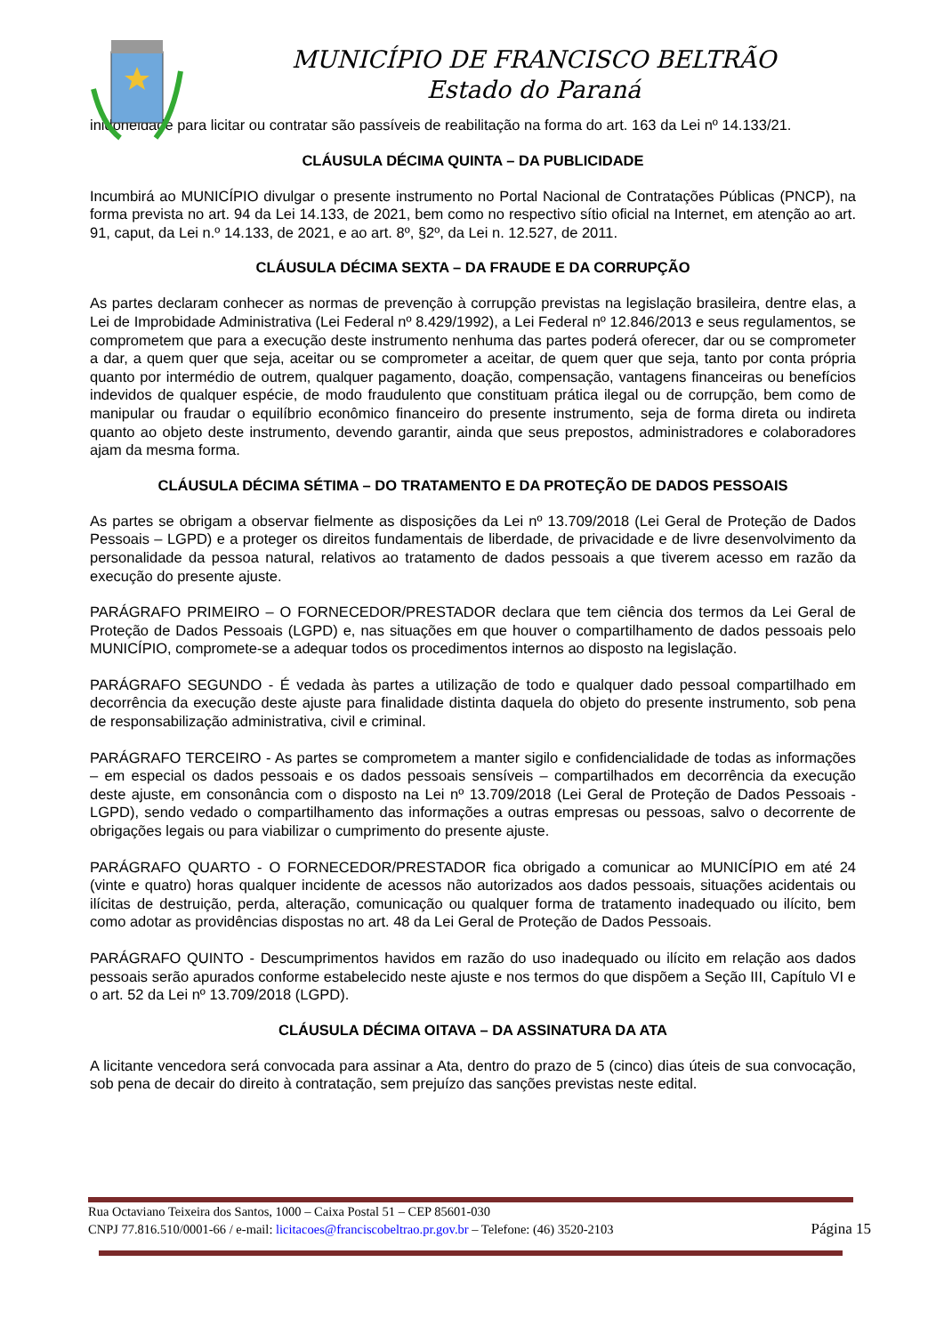MUNICÍPIO DE FRANCISCO BELTRÃO
Estado do Paraná
inidoneidade para licitar ou contratar são passíveis de reabilitação na forma do art. 163 da Lei nº 14.133/21.
CLÁUSULA DÉCIMA QUINTA – DA PUBLICIDADE
Incumbirá ao MUNICÍPIO divulgar o presente instrumento no Portal Nacional de Contratações Públicas (PNCP), na forma prevista no art. 94 da Lei 14.133, de 2021, bem como no respectivo sítio oficial na Internet, em atenção ao art. 91, caput, da Lei n.º 14.133, de 2021, e ao art. 8º, §2º, da Lei n. 12.527, de 2011.
CLÁUSULA DÉCIMA SEXTA – DA FRAUDE E DA CORRUPÇÃO
As partes declaram conhecer as normas de prevenção à corrupção previstas na legislação brasileira, dentre elas, a Lei de Improbidade Administrativa (Lei Federal nº 8.429/1992), a Lei Federal nº 12.846/2013 e seus regulamentos, se comprometem que para a execução deste instrumento nenhuma das partes poderá oferecer, dar ou se comprometer a dar, a quem quer que seja, aceitar ou se comprometer a aceitar, de quem quer que seja, tanto por conta própria quanto por intermédio de outrem, qualquer pagamento, doação, compensação, vantagens financeiras ou benefícios indevidos de qualquer espécie, de modo fraudulento que constituam prática ilegal ou de corrupção, bem como de manipular ou fraudar o equilíbrio econômico financeiro do presente instrumento, seja de forma direta ou indireta quanto ao objeto deste instrumento, devendo garantir, ainda que seus prepostos, administradores e colaboradores ajam da mesma forma.
CLÁUSULA DÉCIMA SÉTIMA – DO TRATAMENTO E DA PROTEÇÃO DE DADOS PESSOAIS
As partes se obrigam a observar fielmente as disposições da Lei nº 13.709/2018 (Lei Geral de Proteção de Dados Pessoais – LGPD) e a proteger os direitos fundamentais de liberdade, de privacidade e de livre desenvolvimento da personalidade da pessoa natural, relativos ao tratamento de dados pessoais a que tiverem acesso em razão da execução do presente ajuste.
PARÁGRAFO PRIMEIRO – O FORNECEDOR/PRESTADOR declara que tem ciência dos termos da Lei Geral de Proteção de Dados Pessoais (LGPD) e, nas situações em que houver o compartilhamento de dados pessoais pelo MUNICÍPIO, compromete-se a adequar todos os procedimentos internos ao disposto na legislação.
PARÁGRAFO SEGUNDO - É vedada às partes a utilização de todo e qualquer dado pessoal compartilhado em decorrência da execução deste ajuste para finalidade distinta daquela do objeto do presente instrumento, sob pena de responsabilização administrativa, civil e criminal.
PARÁGRAFO TERCEIRO - As partes se comprometem a manter sigilo e confidencialidade de todas as informações – em especial os dados pessoais e os dados pessoais sensíveis – compartilhados em decorrência da execução deste ajuste, em consonância com o disposto na Lei nº 13.709/2018 (Lei Geral de Proteção de Dados Pessoais - LGPD), sendo vedado o compartilhamento das informações a outras empresas ou pessoas, salvo o decorrente de obrigações legais ou para viabilizar o cumprimento do presente ajuste.
PARÁGRAFO QUARTO - O FORNECEDOR/PRESTADOR fica obrigado a comunicar ao MUNICÍPIO em até 24 (vinte e quatro) horas qualquer incidente de acessos não autorizados aos dados pessoais, situações acidentais ou ilícitas de destruição, perda, alteração, comunicação ou qualquer forma de tratamento inadequado ou ilícito, bem como adotar as providências dispostas no art. 48 da Lei Geral de Proteção de Dados Pessoais.
PARÁGRAFO QUINTO - Descumprimentos havidos em razão do uso inadequado ou ilícito em relação aos dados pessoais serão apurados conforme estabelecido neste ajuste e nos termos do que dispõem a Seção III, Capítulo VI e o art. 52 da Lei nº 13.709/2018 (LGPD).
CLÁUSULA DÉCIMA OITAVA – DA ASSINATURA DA ATA
A licitante vencedora será convocada para assinar a Ata, dentro do prazo de 5 (cinco) dias úteis de sua convocação, sob pena de decair do direito à contratação, sem prejuízo das sanções previstas neste edital.
Rua Octaviano Teixeira dos Santos, 1000 – Caixa Postal 51 – CEP 85601-030
CNPJ 77.816.510/0001-66 / e-mail: licitacoes@franciscobeltrao.pr.gov.br – Telefone: (46) 3520-2103 Página 15